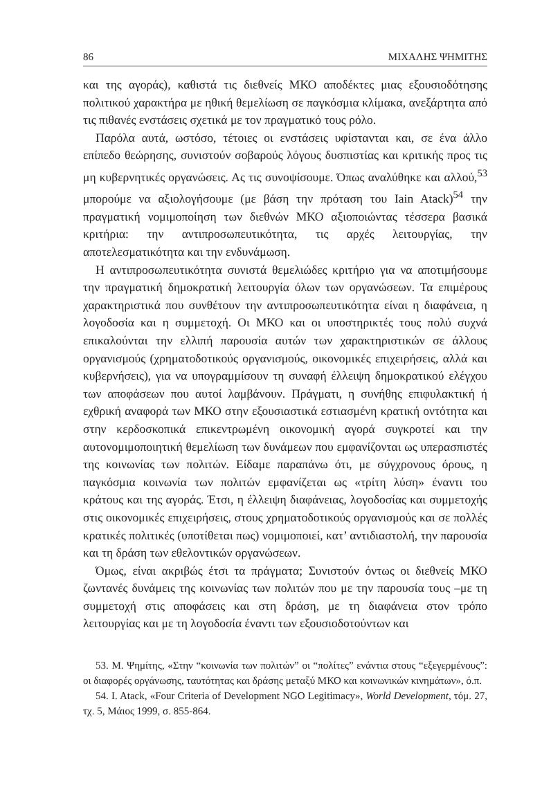86 ΜΙΧΑΛΗΣ ΨΗΜΙΤΗΣ
και της αγοράς), καθιστά τις διεθνείς ΜΚΟ αποδέκτες μιας εξουσιοδότησης πολιτικού χαρακτήρα με ηθική θεμελίωση σε παγκόσμια κλίμακα, ανεξάρτητα από τις πιθανές ενστάσεις σχετικά με τον πραγματικό τους ρόλο.
Παρόλα αυτά, ωστόσο, τέτοιες οι ενστάσεις υφίστανται και, σε ένα άλλο επίπεδο θεώρησης, συνιστούν σοβαρούς λόγους δυσπιστίας και κριτικής προς τις μη κυβερνητικές οργανώσεις. Ας τις συνοψίσουμε. Όπως αναλύθηκε και αλλού,<sup>53</sup> μπορούμε να αξιολογήσουμε (με βάση την πρόταση του Iain Atack)<sup>54</sup> την πραγματική νομιμοποίηση των διεθνών ΜΚΟ αξιοποιώντας τέσσερα βασικά κριτήρια: την αντιπροσωπευτικότητα, τις αρχές λειτουργίας, την αποτελεσματικότητα και την ενδυνάμωση.
Η αντιπροσωπευτικότητα συνιστά θεμελιώδες κριτήριο για να αποτιμήσουμε την πραγματική δημοκρατική λειτουργία όλων των οργανώσεων. Τα επιμέρους χαρακτηριστικά που συνθέτουν την αντιπροσωπευτικότητα είναι η διαφάνεια, η λογοδοσία και η συμμετοχή. Οι ΜΚΟ και οι υποστηρικτές τους πολύ συχνά επικαλούνται την ελλιπή παρουσία αυτών των χαρακτηριστικών σε άλλους οργανισμούς (χρηματοδοτικούς οργανισμούς, οικονομικές επιχειρήσεις, αλλά και κυβερνήσεις), για να υπογραμμίσουν τη συναφή έλλειψη δημοκρατικού ελέγχου των αποφάσεων που αυτοί λαμβάνουν. Πράγματι, η συνήθης επιφυλακτική ή εχθρική αναφορά των ΜΚΟ στην εξουσιαστικά εστιασμένη κρατική οντότητα και στην κερδοσκοπικά επικεντρωμένη οικονομική αγορά συγκροτεί και την αυτονομιμοποιητική θεμελίωση των δυνάμεων που εμφανίζονται ως υπερασπιστές της κοινωνίας των πολιτών. Είδαμε παραπάνω ότι, με σύγχρονους όρους, η παγκόσμια κοινωνία των πολιτών εμφανίζεται ως «τρίτη λύση» έναντι του κράτους και της αγοράς. Έτσι, η έλλειψη διαφάνειας, λογοδοσίας και συμμετοχής στις οικονομικές επιχειρήσεις, στους χρηματοδοτικούς οργανισμούς και σε πολλές κρατικές πολιτικές (υποτίθεται πως) νομιμοποιεί, κατ’ αντιδιαστολή, την παρουσία και τη δράση των εθελοντικών οργανώσεων.
Όμως, είναι ακριβώς έτσι τα πράγματα; Συνιστούν όντως οι διεθνείς ΜΚΟ ζωντανές δυνάμεις της κοινωνίας των πολιτών που με την παρουσία τους –με τη συμμετοχή στις αποφάσεις και στη δράση, με τη διαφάνεια στον τρόπο λειτουργίας και με τη λογοδοσία έναντι των εξουσιοδοτούντων και
53. Μ. Ψημίτης, «Στην “κοινωνία των πολιτών” οι “πολίτες” ενάντια στους “εξεγερμένους”: οι διαφορές οργάνωσης, ταυτότητας και δράσης μεταξύ ΜΚΟ και κοινωνικών κινημάτων», ό.π.
54. I. Atack, «Four Criteria of Development NGO Legitimacy», World Development, τόμ. 27, τχ. 5, Μάιος 1999, σ. 855-864.